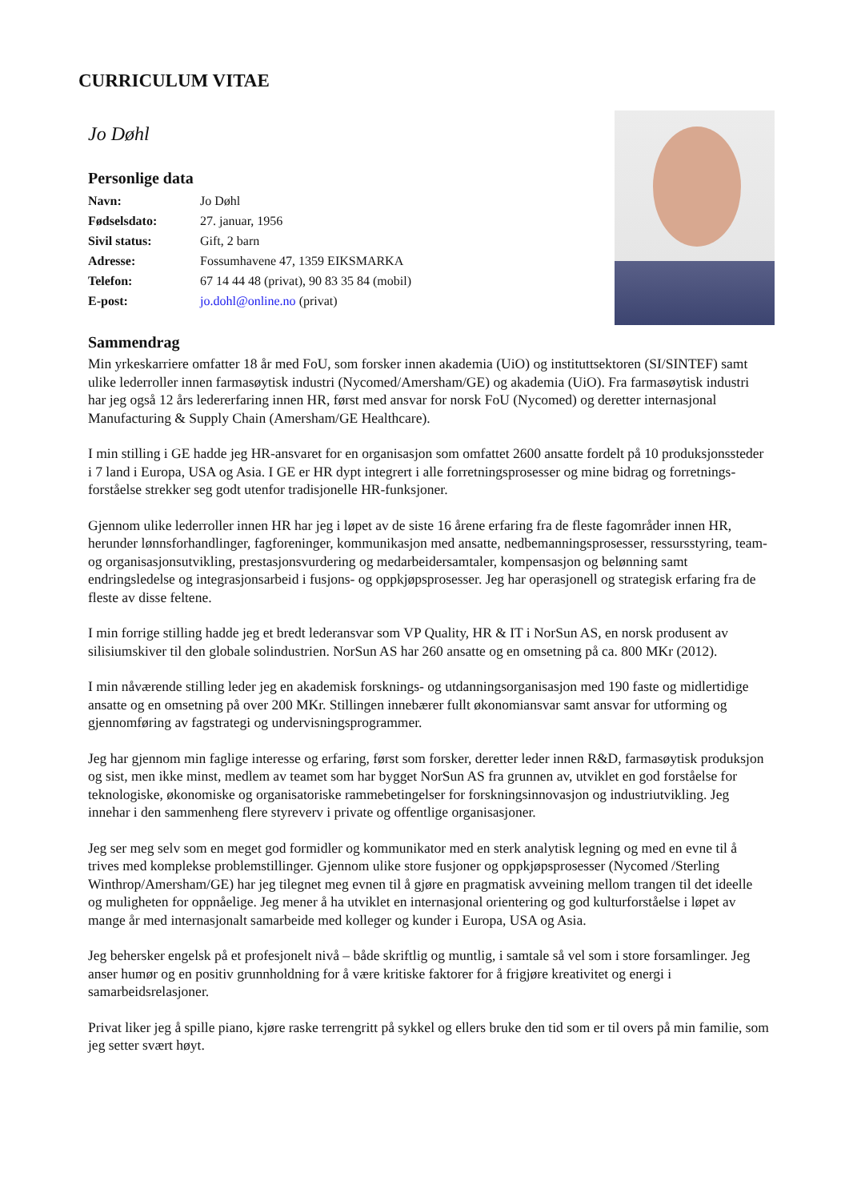CURRICULUM VITAE
Jo Døhl
Personlige data
| Navn: | Jo Døhl |
| Fødselsdato: | 27. januar, 1956 |
| Sivil status: | Gift, 2 barn |
| Adresse: | Fossumhavene 47, 1359 EIKSMARKA |
| Telefon: | 67 14 44 48 (privat), 90 83 35 84 (mobil) |
| E-post: | jo.dohl@online.no (privat) |
Sammendrag
Min yrkeskarriere omfatter 18 år med FoU, som forsker innen akademia (UiO) og instituttsektoren (SI/SINTEF) samt ulike lederroller innen farmasøytisk industri (Nycomed/Amersham/GE) og akademia (UiO). Fra farmasøytisk industri har jeg også 12 års ledererfaring innen HR, først med ansvar for norsk FoU (Nycomed) og deretter internasjonal Manufacturing & Supply Chain (Amersham/GE Healthcare).
I min stilling i GE hadde jeg HR-ansvaret for en organisasjon som omfattet 2600 ansatte fordelt på 10 produksjonssteder i 7 land i Europa, USA og Asia. I GE er HR dypt integrert i alle forretningsprosesser og mine bidrag og forretnings-forståelse strekker seg godt utenfor tradisjonelle HR-funksjoner.
Gjennom ulike lederroller innen HR har jeg i løpet av de siste 16 årene erfaring fra de fleste fagområder innen HR, herunder lønnsforhandlinger, fagforeninger, kommunikasjon med ansatte, nedbemanningsprosesser, ressursstyring, team- og organisasjonsutvikling, prestasjonsvurdering og medarbeidersamtaler, kompensasjon og belønning samt endringsledelse og integrasjonsarbeid i fusjons- og oppkjøpsprosesser. Jeg har operasjonell og strategisk erfaring fra de fleste av disse feltene.
I min forrige stilling hadde jeg et bredt lederansvar som VP Quality, HR & IT i NorSun AS, en norsk produsent av silisiumskiver til den globale solindustrien. NorSun AS har 260 ansatte og en omsetning på ca. 800 MKr (2012).
I min nåværende stilling leder jeg en akademisk forsknings- og utdanningsorganisasjon med 190 faste og midlertidige ansatte og en omsetning på over 200 MKr. Stillingen innebærer fullt økonomiansvar samt ansvar for utforming og gjennomføring av fagstrategi og undervisningsprogrammer.
Jeg har gjennom min faglige interesse og erfaring, først som forsker, deretter leder innen R&D, farmasøytisk produksjon og sist, men ikke minst, medlem av teamet som har bygget NorSun AS fra grunnen av, utviklet en god forståelse for teknologiske, økonomiske og organisatoriske rammebetingelser for forskningsinnovasjon og industriutvikling. Jeg innehar i den sammenheng flere styreverv i private og offentlige organisasjoner.
Jeg ser meg selv som en meget god formidler og kommunikator med en sterk analytisk legning og med en evne til å trives med komplekse problemstillinger. Gjennom ulike store fusjoner og oppkjøpsprosesser (Nycomed /Sterling Winthrop/Amersham/GE) har jeg tilegnet meg evnen til å gjøre en pragmatisk avveining mellom trangen til det ideelle og muligheten for oppnåelige. Jeg mener å ha utviklet en internasjonal orientering og god kulturforståelse i løpet av mange år med internasjonalt samarbeide med kolleger og kunder i Europa, USA og Asia.
Jeg behersker engelsk på et profesjonelt nivå – både skriftlig og muntlig, i samtale så vel som i store forsamlinger. Jeg anser humør og en positiv grunnholdning for å være kritiske faktorer for å frigjøre kreativitet og energi i samarbeidsrelasjoner.
Privat liker jeg å spille piano, kjøre raske terrengritt på sykkel og ellers bruke den tid som er til overs på min familie, som jeg setter svært høyt.